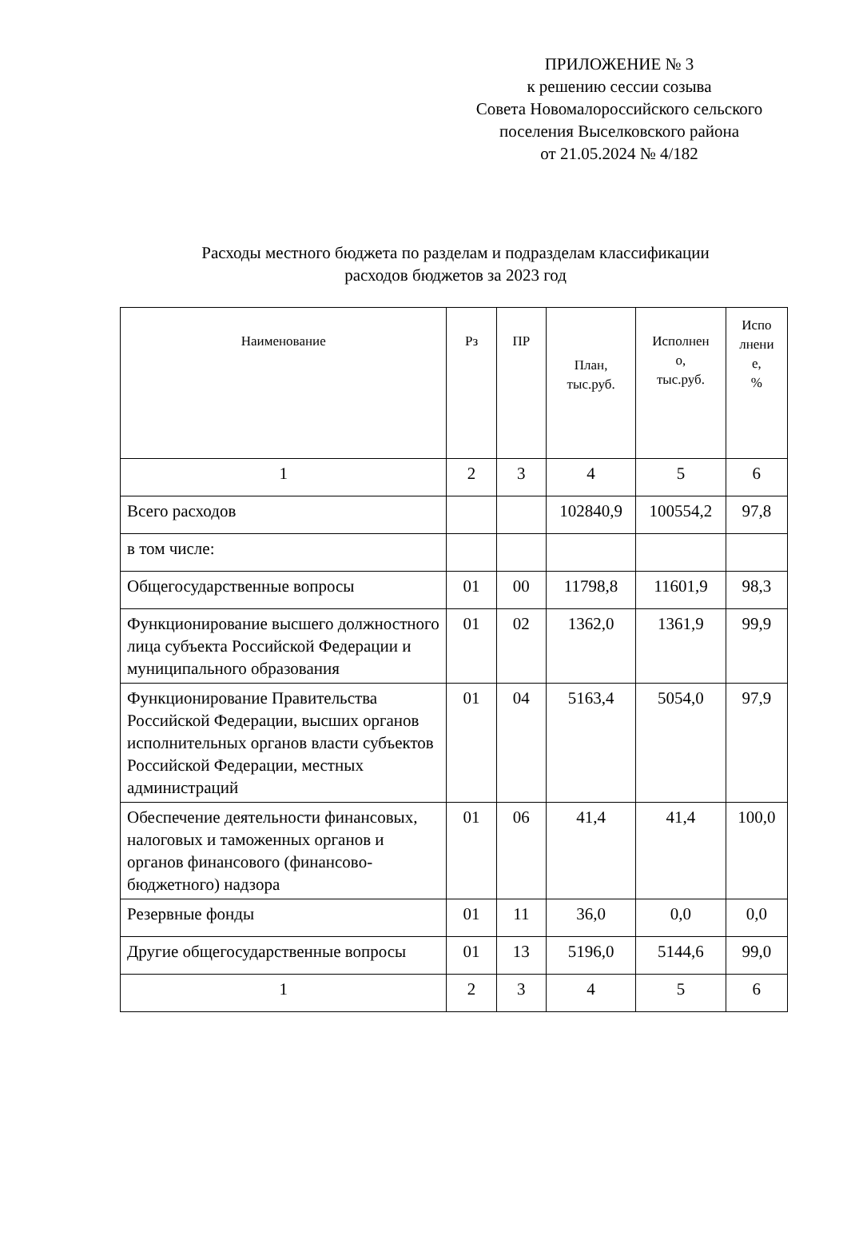ПРИЛОЖЕНИЕ № 3
к решению сессии созыва
Совета Новомалороссийского сельского
поселения Выселковского района
от 21.05.2024 № 4/182
Расходы местного бюджета по разделам и подразделам классификации
расходов бюджетов за 2023 год
| Наименование | Рз | ПР | План, тыс.руб. | Исполнен о, тыс.руб. | Испо лнени е, % |
| --- | --- | --- | --- | --- | --- |
| 1 | 2 | 3 | 4 | 5 | 6 |
| Всего расходов | | | 102840,9 | 100554,2 | 97,8 |
| в том числе: | | | | | |
| Общегосударственные вопросы | 01 | 00 | 11798,8 | 11601,9 | 98,3 |
| Функционирование высшего должностного лица субъекта Российской Федерации и муниципального образования | 01 | 02 | 1362,0 | 1361,9 | 99,9 |
| Функционирование Правительства Российской Федерации, высших органов исполнительных органов власти субъектов Российской Федерации, местных администраций | 01 | 04 | 5163,4 | 5054,0 | 97,9 |
| Обеспечение деятельности финансовых, налоговых и таможенных органов и органов финансового (финансово-бюджетного) надзора | 01 | 06 | 41,4 | 41,4 | 100,0 |
| Резервные фонды | 01 | 11 | 36,0 | 0,0 | 0,0 |
| Другие общегосударственные вопросы | 01 | 13 | 5196,0 | 5144,6 | 99,0 |
| 1 | 2 | 3 | 4 | 5 | 6 |